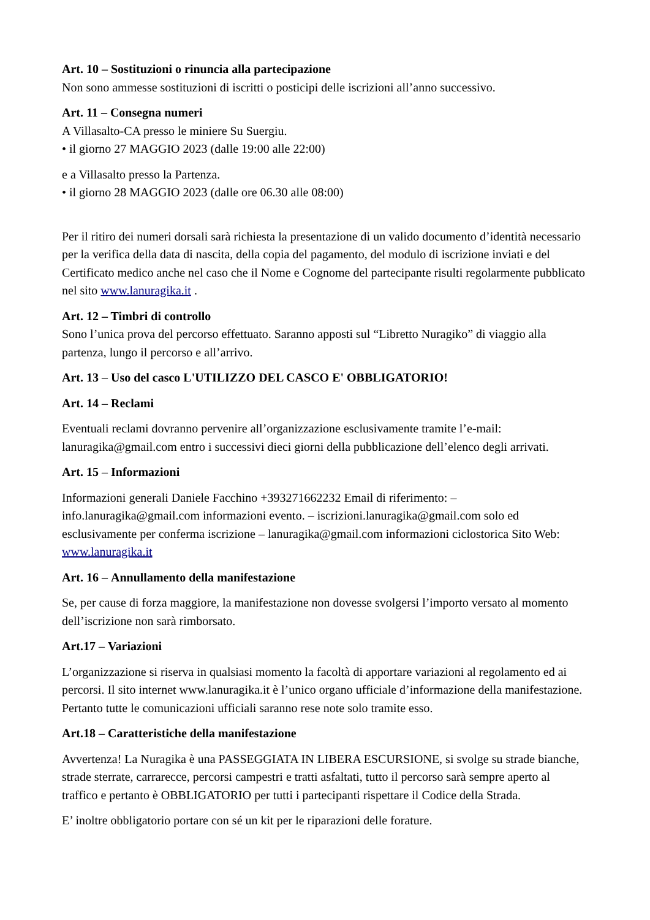Art. 10 – Sostituzioni o rinuncia alla partecipazione
Non sono ammesse sostituzioni di iscritti o posticipi delle iscrizioni all’anno successivo.
Art. 11 – Consegna numeri
A Villasalto-CA presso le miniere Su Suergiu.
• il giorno 27 MAGGIO 2023 (dalle 19:00 alle 22:00)
e a Villasalto presso la Partenza.
• il giorno 28 MAGGIO 2023 (dalle ore 06.30 alle 08:00)
Per il ritiro dei numeri dorsali sarà richiesta la presentazione di un valido documento d’identità necessario per la verifica della data di nascita, della copia del pagamento, del modulo di iscrizione inviati e del Certificato medico anche nel caso che il Nome e Cognome del partecipante risulti regolarmente pubblicato nel sito www.lanuragika.it .
Art. 12 – Timbri di controllo
Sono l’unica prova del percorso effettuato. Saranno apposti sul “Libretto Nuragiko” di viaggio alla partenza, lungo il percorso e all’arrivo.
Art. 13 – Uso del casco L'UTILIZZO DEL CASCO E' OBBLIGATORIO!
Art. 14 – Reclami
Eventuali reclami dovranno pervenire all’organizzazione esclusivamente tramite l’e-mail: lanuragika@gmail.com entro i successivi dieci giorni della pubblicazione dell’elenco degli arrivati.
Art. 15 – Informazioni
Informazioni generali Daniele Facchino +393271662232 Email di riferimento: – info.lanuragika@gmail.com informazioni evento. – iscrizioni.lanuragika@gmail.com solo ed esclusivamente per conferma iscrizione – lanuragika@gmail.com informazioni ciclostorica Sito Web: www.lanuragika.it
Art. 16 – Annullamento della manifestazione
Se, per cause di forza maggiore, la manifestazione non dovesse svolgersi l’importo versato al momento dell’iscrizione non sarà rimborsato.
Art.17 – Variazioni
L’organizzazione si riserva in qualsiasi momento la facoltà di apportare variazioni al regolamento ed ai percorsi. Il sito internet www.lanuragika.it è l’unico organo ufficiale d’informazione della manifestazione. Pertanto tutte le comunicazioni ufficiali saranno rese note solo tramite esso.
Art.18 – Caratteristiche della manifestazione
Avvertenza! La Nuragika è una PASSEGGIATA IN LIBERA ESCURSIONE, si svolge su strade bianche, strade sterrate, carrarecce, percorsi campestri e tratti asfaltati, tutto il percorso sarà sempre aperto al traffico e pertanto è OBBLIGATORIO per tutti i partecipanti rispettare il Codice della Strada.
E’ inoltre obbligatorio portare con sé un kit per le riparazioni delle forature.